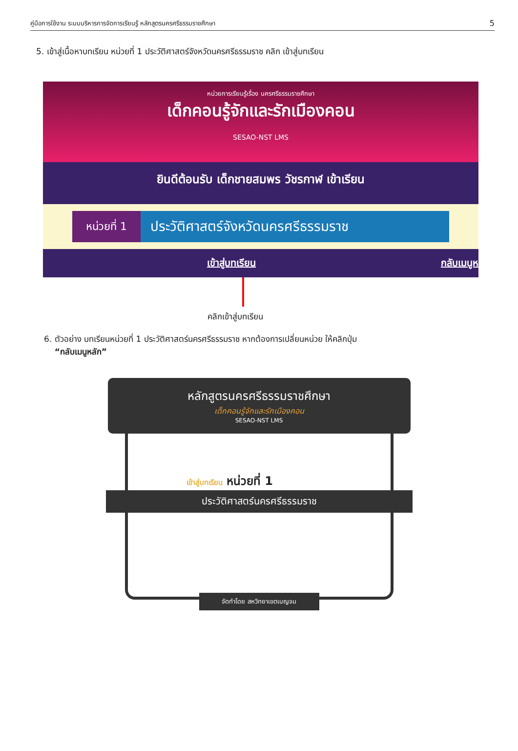คู่มือการใช้งาน ระบบบริหารการจัดการเรียนรู้ หลักสูตรนครศรีธรรมราชศึกษา 5
5. เข้าสู่เนื้อหาบทเรียน หน่วยที่ 1 ประวัติศาสตร์จังหวัดนครศรีธรรมราช คลิก เข้าสู่บทเรียน
หน่วยการเรียนรู้เรื่อง นครศรีธรรมราชศึกษา
เด็กคอนรู้จักและรักเมืองคอน
SESAO-NST LMS
ยินดีต้อนรับ เด็กชายสมพร วัชรกาฬ เข้าเรียน
หน่วยที่ 1 ประวัติศาสตร์จังหวัดนครศรีธรรมราช
เข้าสู่บทเรียน กลับเมนูห
คลิกเข้าสู่บทเรียน
6. ตัวอย่าง บทเรียนหน่วยที่ 1 ประวัติศาสตร์นครศรีธรรมราช หากต้องการเปลี่ยนหน่วย ให้คลิกปุ่ม
“กลับเมนูหลัก”
หลักสูตรนครศรีธรรมราชศึกษา
เด็กคอนรู้จักและรักเมืองคอน
SESAO-NST LMS
เข้าสู่บทเรียน หน่วยที่ 1
ประวัติศาสตร์นครศรีธรรมราช
จัดทำโดย สหวิทยาเขตเบญจม